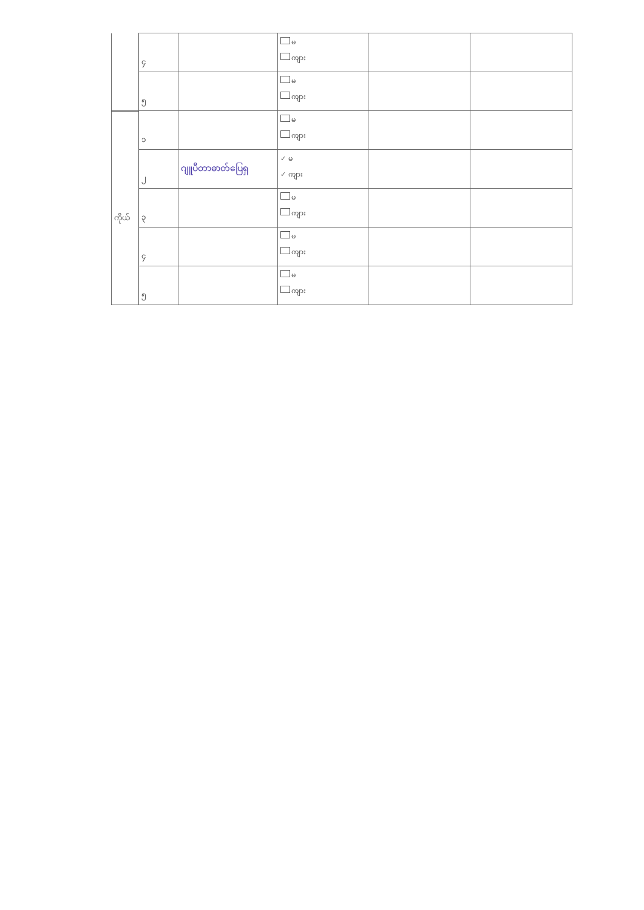| | ၄ | | မ ကျား | | |
| | ၅ | | မ ကျား | | |
| | ၁ | | မ ကျား | | |
| | ၂ | ဂျူပီတာဓာတ်ပြေရှ | ✓ မ ✓ ကျား | | |
| ကိုယ် | ၃ | | မ ကျား | | |
| | ၄ | | မ ကျား | | |
| | ၅ | | မ ကျား | | |